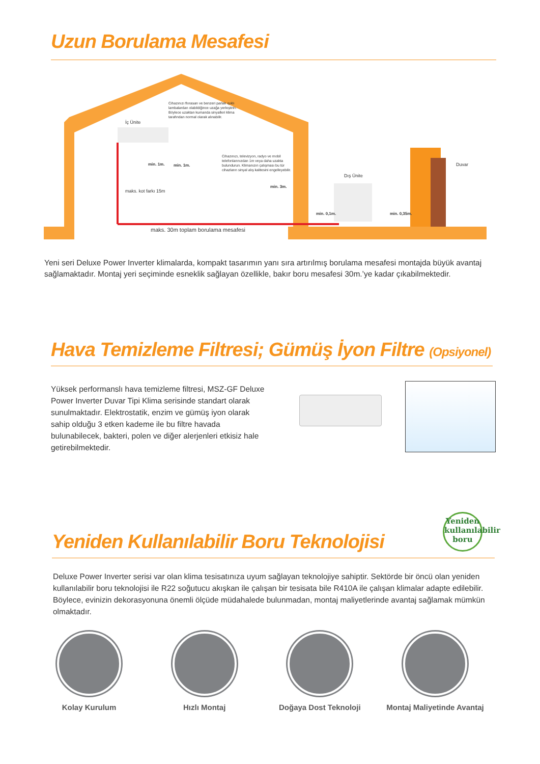Uzun Borulama Mesafesi
İç Ünite
Cihazınızı florasan ve benzeri parlak ışıklı lambalardan olabildiğince uzağa yerleştirin. Böylece uzaktan kumanda sinyalleri klima tarafından normal olarak alınabilir.
Cihazınızı, televizyon, radyo ve mobil telefonlarınızdan 1m veya daha uzakta bulundurun. Klimanızın çalışması bu tür cihazların sinyal alış kalitesini engelleyebilir.
min. 1m. min. 1m.
min. 3m.
Dış Ünite
Duvar
min. 0,1m. min. 0,35m.
maks. kot farkı 15m
maks. 30m toplam borulama mesafesi
Yeni seri Deluxe Power Inverter klimalarda, kompakt tasarımın yanı sıra artırılmış borulama mesafesi montajda büyük avantaj sağlamaktadır. Montaj yeri seçiminde esneklik sağlayan özellikle, bakır boru mesafesi 30m.’ye kadar çıkabilmektedir.
Hava Temizleme Filtresi; Gümüş İyon Filtre (Opsiyonel)
Yüksek performanslı hava temizleme filtresi, MSZ-GF Deluxe Power Inverter Duvar Tipi Klima serisinde standart olarak sunulmaktadır. Elektrostatik, enzim ve gümüş iyon olarak sahip olduğu 3 etken kademe ile bu filtre havada bulunabilecek, bakteri, polen ve diğer alerjenleri etkisiz hale getirebilmektedir.
Yeniden Kullanılabilir Boru Teknolojisi
Yeniden kullanılabilir boru
Deluxe Power Inverter serisi var olan klima tesisatınıza uyum sağlayan teknolojiye sahiptir. Sektörde bir öncü olan yeniden kullanılabilir boru teknolojisi ile R22 soğutucu akışkan ile çalışan bir tesisata bile R410A ile çalışan klimalar adapte edilebilir. Böylece, evinizin dekorasyonuna önemli ölçüde müdahalede bulunmadan, montaj maliyetlerinde avantaj sağlamak mümkün olmaktadır.
Kolay Kurulum Hızlı Montaj Doğaya Dost Teknoloji
Montaj Maliyetinde Avantaj